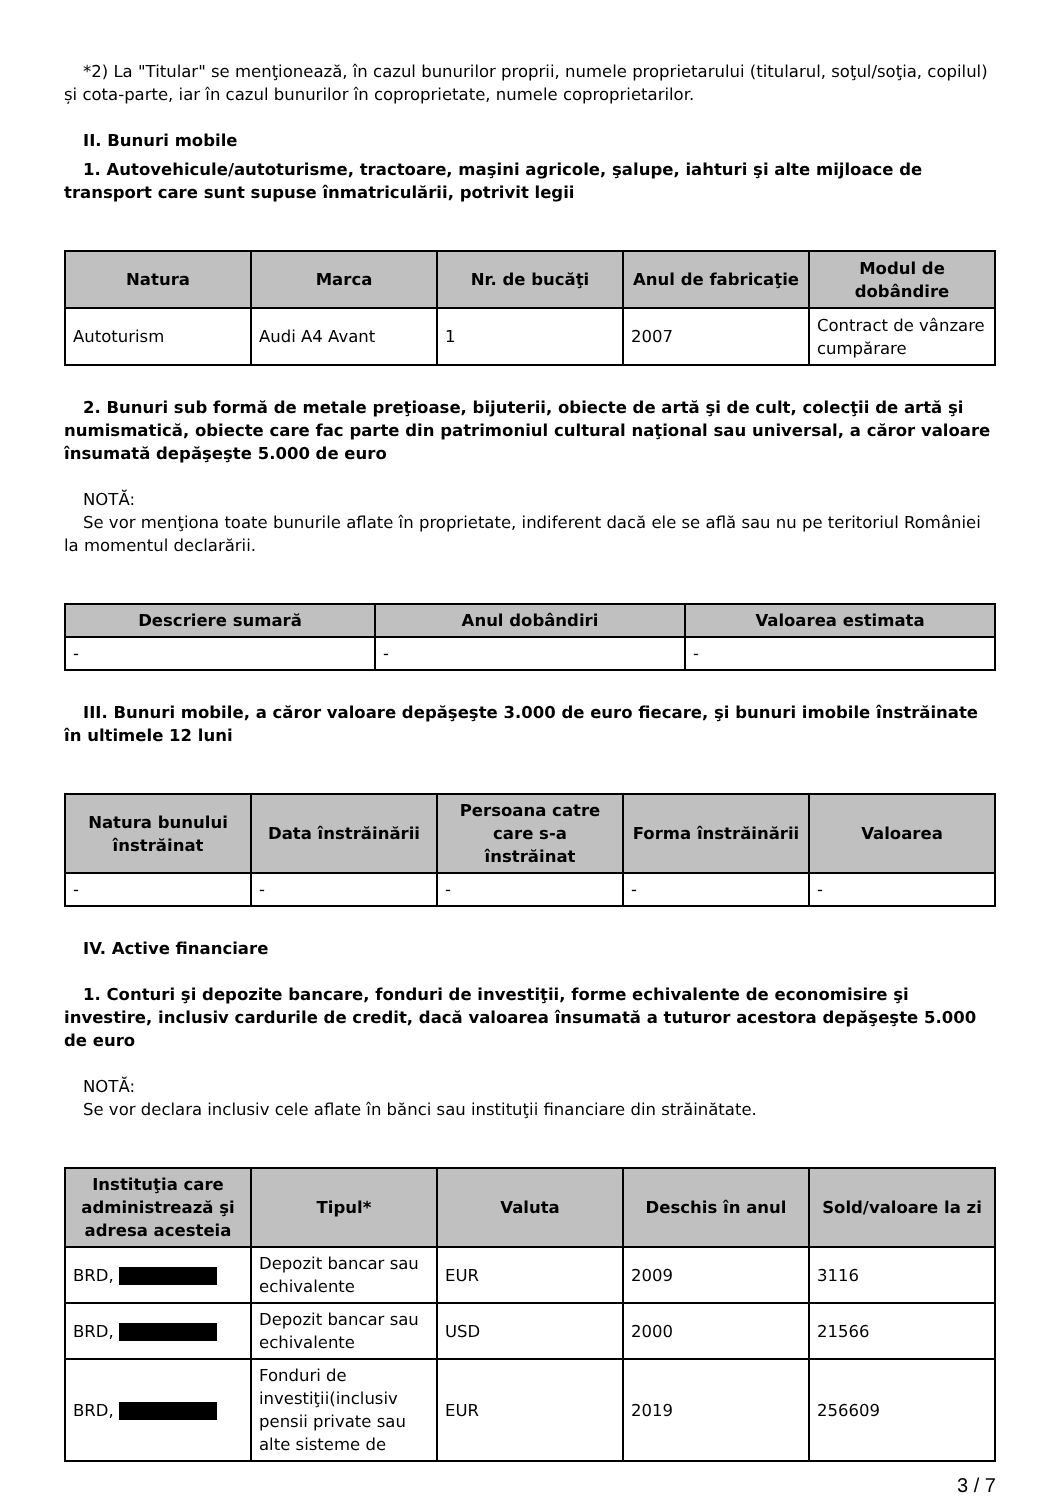*2) La "Titular" se menţionează, în cazul bunurilor proprii, numele proprietarului (titularul, soţul/soţia, copilul) și cota-parte, iar în cazul bunurilor în coproprietate, numele coproprietarilor.
II. Bunuri mobile
1. Autovehicule/autoturisme, tractoare, maşini agricole, şalupe, iahturi şi alte mijloace de transport care sunt supuse înmatriculării, potrivit legii
| Natura | Marca | Nr. de bucăţi | Anul de fabricaţie | Modul de dobândire |
| --- | --- | --- | --- | --- |
| Autoturism | Audi A4 Avant | 1 | 2007 | Contract de vânzare cumpărare |
2. Bunuri sub formă de metale preţioase, bijuterii, obiecte de artă şi de cult, colecţii de artă şi numismatică, obiecte care fac parte din patrimoniul cultural naţional sau universal, a căror valoare însumată depăşeşte 5.000 de euro
NOTĂ:
Se vor menţiona toate bunurile aflate în proprietate, indiferent dacă ele se află sau nu pe teritoriul României la momentul declarării.
| Descriere sumară | Anul dobândiri | Valoarea estimata |
| --- | --- | --- |
| - | - | - |
III. Bunuri mobile, a căror valoare depăşeşte 3.000 de euro fiecare, şi bunuri imobile înstrăinate în ultimele 12 luni
| Natura bunului înstrăinat | Data înstrăinării | Persoana catre care s-a înstrăinat | Forma înstrăinării | Valoarea |
| --- | --- | --- | --- | --- |
| - | - | - | - | - |
IV. Active financiare
1. Conturi şi depozite bancare, fonduri de investiţii, forme echivalente de economisire şi investire, inclusiv cardurile de credit, dacă valoarea însumată a tuturor acestora depăşeşte 5.000 de euro
NOTĂ:
Se vor declara inclusiv cele aflate în bănci sau instituţii financiare din străinătate.
| Instituţia care administrează şi adresa acesteia | Tipul* | Valuta | Deschis în anul | Sold/valoare la zi |
| --- | --- | --- | --- | --- |
| BRD, | Depozit bancar sau echivalente | EUR | 2009 | 3116 |
| BRD, | Depozit bancar sau echivalente | USD | 2000 | 21566 |
| BRD, | Fonduri de investiţii(inclusiv pensii private sau alte sisteme de | EUR | 2019 | 256609 |
3 / 7